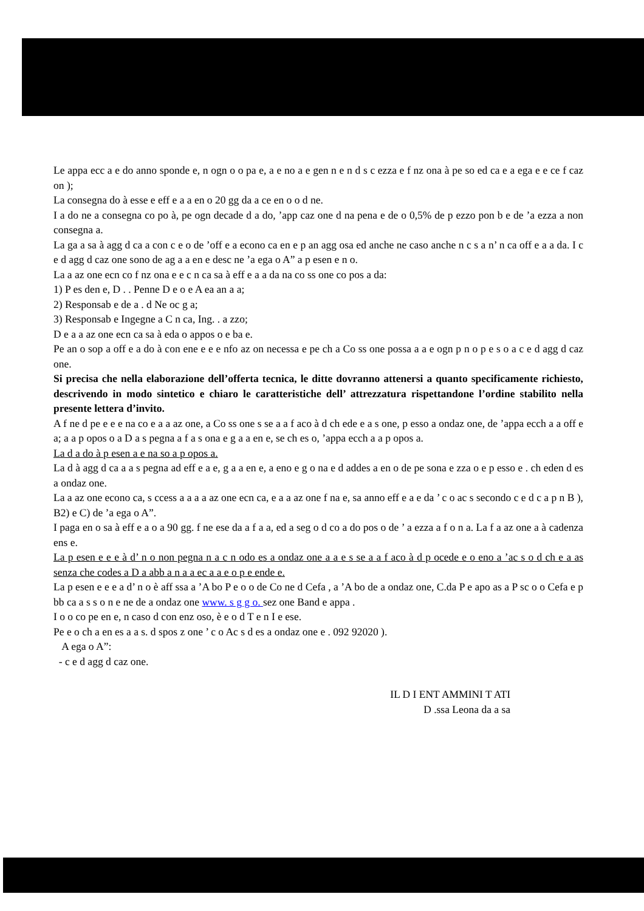Le appa ecc a e do anno sponde e, n ogn o o pa e, a e no a e gen n e n d s c ezza e f nz ona à pe so ed ca e a ega e e ce f caz on );
La consegna do à esse e eff e a a en o 20 gg da a ce en o o d ne.
I a do ne a consegna co po à, pe ogn decade d a do, ’app caz one d na pena e de o 0,5% de p ezzo pon b e de ’a ezza a non consegna a.
La ga a sa à agg d ca a con c e o de ’off e a econo ca en e p an agg osa ed anche ne caso anche n c s a n’ n ca off e a a da. I c e d agg d caz one sono de ag a a en e desc ne ’a ega o A” a p esen e n o.
La a az one ecn co f nz ona e e c n ca sa à eff e a a da na co ss one co pos a da:
1) P es den e, D . . Penne D e o e A ea an a a;
2) Responsab e de a . d Ne oc g a;
3) Responsab e Ingegne a C n ca, Ing. . a zzo;
D e a a az one ecn ca sa à eda o appos o e ba e.
Pe an o sop a off e a do à con ene e e e nfo az on necessa e pe ch a Co ss one possa a a e ogn p n o p e s o a c e d agg d caz one.
Si precisa che nella elaborazione dell’offerta tecnica, le ditte dovranno attenersi a quanto specificamente richiesto, descrivendo in modo sintetico e chiaro le caratteristiche dell’ attrezzatura rispettandone l’ordine stabilito nella presente lettera d’invito.
A f ne d pe e e e na co e a a az one, a Co ss one s se a a f aco à d ch ede e a s one, p esso a ondaz one, de ’appa ecch a a off e a; a a p opos o a D a s pegna a f a s ona e g a a en e, se ch es o, ’appa ecch a a p opos a.
La d a do à p esen a e na so a p opos a.
La d à agg d ca a a s pegna ad eff e a e, g a a en e, a eno e g o na e d addes a en o de pe sona e zza o e p esso e . ch eden d es a ondaz one.
La a az one econo ca, s ccess a a a a az one ecn ca, e a a az one f na e, sa anno eff e a e da ’ c o ac s secondo c e d c a p n B ), B2) e C) de ’a ega o A”.
I paga en o sa à eff e a o a 90 gg. f ne ese da a f a a, ed a seg o d co a do pos o de ’ a ezza a f o n a. La f a az one a à cadenza ens e.
La p esen e e e à d’ n o non pegna n a c n odo es a ondaz one a a e s se a a f aco à d p ocede e o eno a ’ac s o d ch e a as senza che codes a D a abb a n a a ec a a e o p e ende e.
La p esen e e e a d’ n o è aff ssa a ’A bo P e o o de Co ne d Cefa , a ’A bo de a ondaz one, C.da P e apo as a P sc o o Cefa e p bb ca a s s o n e ne de a ondaz one www. s g g o. sez one Band e appa .
I o o co pe en e, n caso d con enz oso, è e o d T e n I e ese.
Pe e o ch a en es a a s. d spos z one ’ c o Ac s d es a ondaz one e . 092 92020 ).
A ega o A”:
- c e d agg d caz one.
IL D I ENT AMMINI T ATI
D .ssa Leona da a sa